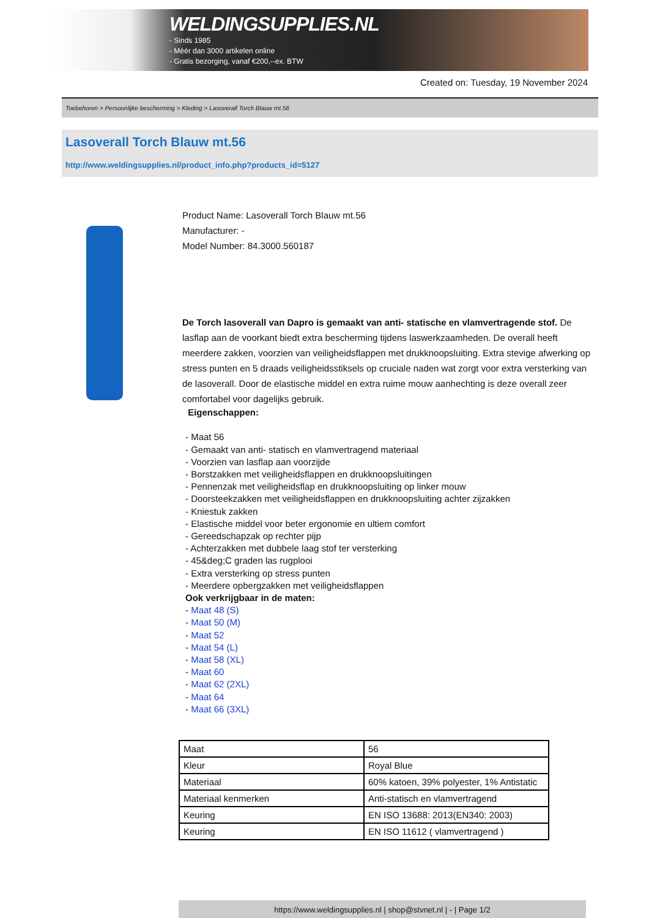WELDINGSUPPLIES.NL
- Sinds 1985
- Méér dan 3000 artikelen online
- Gratis bezorging, vanaf €200,--ex. BTW
Created on: Tuesday, 19 November 2024
Toebehoren > Persoonlijke bescherming > Kleding > Lasoverall Torch Blauw mt.56
Lasoverall Torch Blauw mt.56
http://www.weldingsupplies.nl/product_info.php?products_id=5127
Product Name: Lasoverall Torch Blauw mt.56
Manufacturer: -
Model Number: 84.3000.560187
De Torch lasoverall van Dapro is gemaakt van anti- statische en vlamvertragende stof. De lasflap aan de voorkant biedt extra bescherming tijdens laswerkzaamheden. De overall heeft meerdere zakken, voorzien van veiligheidsflappen met drukknoopsluiting. Extra stevige afwerking op stress punten en 5 draads veiligheidsstiksels op cruciale naden wat zorgt voor extra versterking van de lasoverall. Door de elastische middel en extra ruime mouw aanhechting is deze overall zeer comfortabel voor dagelijks gebruik.
Eigenschappen:
- Maat 56
- Gemaakt van anti- statisch en vlamvertragend materiaal
- Voorzien van lasflap aan voorzijde
- Borstzakken met veiligheidsflappen en drukknoopsluitingen
- Pennenzak met veiligheidsflap en drukknoopsluiting op linker mouw
- Doorsteekzakken met veiligheidsflappen en drukknoopsluiting achter zijzakken
- Kniestuk zakken
- Elastische middel voor beter ergonomie en ultiem comfort
- Gereedschapzak op rechter pijp
- Achterzakken met dubbele laag stof ter versterking
- 45&deg;C graden las rugplooi
- Extra versterking op stress punten
- Meerdere opbergzakken met veiligheidsflappen
Ook verkrijgbaar in de maten:
- Maat 48 (S)
- Maat 50 (M)
- Maat 52
- Maat 54 (L)
- Maat 58 (XL)
- Maat 60
- Maat 62 (2XL)
- Maat 64
- Maat 66 (3XL)
| Maat | 56 |
| Kleur | Royal Blue |
| Materiaal | 60% katoen, 39% polyester, 1% Antistatic |
| Materiaal kenmerken | Anti-statisch en vlamvertragend |
| Keuring | EN ISO 13688: 2013(EN340: 2003) |
| Keuring | EN ISO 11612 ( vlamvertragend ) |
https://www.weldingsupplies.nl | shop@stvnet.nl | - | Page 1/2